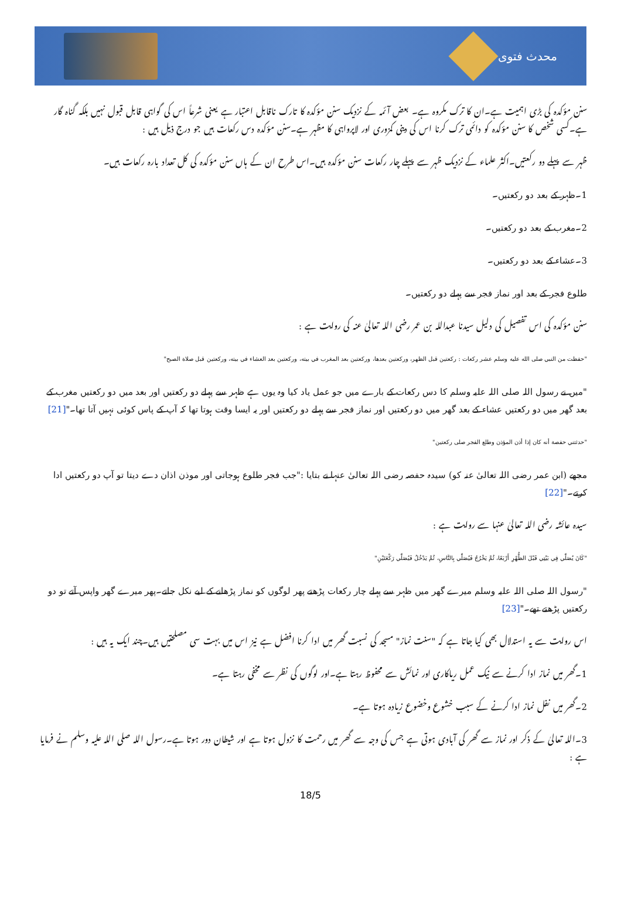محدث فتوی
سنن مؤکدہ کی بڑی اہمیت ہے۔ان کا ترک مکروہ ہے۔ بعض آئمہ کے نزدیک سنن مؤکدہ کا تارک ناقابل اعتبار ہے یعنی شرعاً اس کی گواہی قابل قبول نہیں بلکہ گناہ گار ہے۔کسی شخص کا سنن مؤکدہ کو دائمی ترک کرنا اس کی دینی کمزوری اور لاپرواہی کا مظہر ہے۔سنن مؤکدہ دس رکعات ہیں جو درج ذیل ہیں :
ظہر سے پہلے دو رکعتیں۔اکثر علماء کے نزدیک ظہر سے پہلے چار رکعات سنن مؤکدہ ہیں۔اس طرح ان کے ہاں سنن مؤکدہ کی کل تعداد بارہ رکعات ہیں۔
1۔ظہر کے بعد دو رکعتیں۔
2۔مغرب کے بعد دو رکعتیں۔
3۔عشاء کے بعد دو رکعتیں۔
طلوع فجر کے بعد اور نماز فجر سے پہلے دو رکعتیں۔
سنن مؤکدہ کی اس تفصیل کی دلیل سیدنا عبداللہ بن عمر رضی اللہ تعالیٰ عنہ کی روایت ہے :
"حفظت من النبي صلى الله عليه وسلم عشر ركعات : ركعتين قبل الظهر، وركعتين بعدها، وركعتين بعد المغرب في بيته، وركعتين بعد العشاء في بيته، وركعتين قبل صلاة الصبح"
"میں نے رسول اللہ صلی اللہ علیہ وسلم کا دس رکعات کے بارے میں جو عمل یاد کیا وہ یوں ہے ظہر سے پہلے دو رکعتیں اور بعد میں دو رکعتیں مغرب کے بعد گھر میں دو رکعتیں عشاء کے بعد گھر میں دو رکعتیں اور نماز فجر سے پہلے دو رکعتیں اور یہ ایسا وقت ہوتا تھا کہ آپ کے پاس کوئی نہیں آتا تھا۔"[21]
"حدثتني حفصة أنه كان إذا أذن المؤذن وطلع الفجر صلى ركعتين"
مجھے (ابن عمر رضی اللہ تعالیٰ عنہ کو) سیدہ حفصہ رضی اللہ تعالیٰ عنہا نے بتایا :"جب فجر طلوع ہوجاتی اور موذن اذان دے دیتا تو آپ دو رکعتیں ادا کرتے۔"[22]
سیدہ عائشہ رضی اللہ تعالیٰ عنہا سے روایت ہے :
"كَانَ يُصَلِّي فِي بَيْتِي قَبْلَ الظُّهْرِ أَرْبَعًا، ثُمَّ يَخْرُجُ فَيُصَلِّي بِالنَّاسِ، ثُمَّ يَدْخُلُ فَيُصَلِّي رَكْعَتَيْنِ"
"رسول اللہ صلی اللہ علیہ وسلم میرے گھر میں ظہر سے پہلے چار رکعات پڑھتے پھر لوگوں کو نماز پڑھانے کے لیے نکل جاتے۔پھر میرے گھر واپس آتے تو دو رکعتیں پڑھتے تھے۔"[23]
اس روایت سے یہ استدلال بھی کیا جاتا ہے کہ "سنت نماز" مسجد کی نسبت گھر میں ادا کرنا افضل ہے نیز اس میں بہت سی مصلحتیں ہیں۔چند ایک یہ ہیں :
1۔گھر میں نماز ادا کرنے سے نیک عمل ریاکاری اور نمائش سے محفوظ رہتا ہے۔اور لوگوں کی نظر سے مخفی رہتا ہے۔
2۔گھر میں نفل نماز ادا کرنے کے سبب خشوع وخضوع زیادہ ہوتا ہے۔
3۔اللہ تعالیٰ کے ذکر اور نماز سے گھر کی آبادی ہوتی ہے جس کی وجہ سے گھر میں رحمت کا نزول ہوتا ہے اور شیطان دور ہوتا ہے۔رسول اللہ صلی اللہ علیہ وسلم نے فرمایا ہے :
18/5